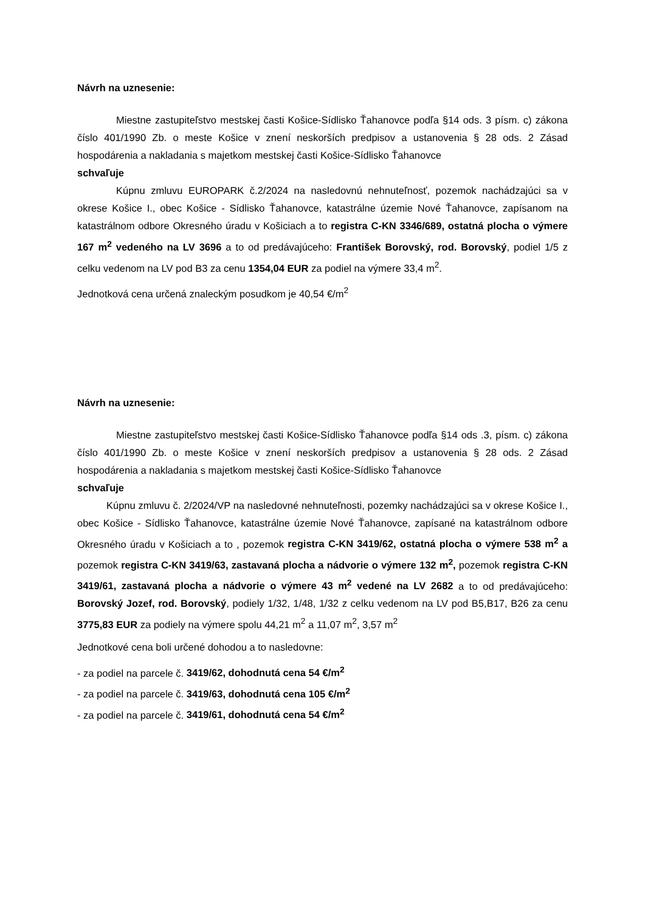Návrh na uznesenie:
Miestne zastupiteľstvo mestskej časti Košice-Sídlisko Ťahanovce podľa §14 ods. 3 písm. c) zákona číslo 401/1990 Zb. o meste Košice v znení neskorších predpisov a ustanovenia § 28 ods. 2 Zásad hospodárenia a nakladania s majetkom mestskej časti Košice-Sídlisko Ťahanovce
schvaľuje
Kúpnu zmluvu EUROPARK č.2/2024 na nasledovnú nehnuteľnosť, pozemok nachádzajúci sa v okrese Košice I., obec Košice - Sídlisko Ťahanovce, katastrálne územie Nové Ťahanovce, zapísanom na katastrálnom odbore Okresného úradu v Košiciach a to registra C-KN 3346/689, ostatná plocha o výmere 167 m<sup>2</sup> vedeného na LV 3696 a to od predávajúceho: František Borovský, rod. Borovský, podiel 1/5 z celku vedenom na LV pod B3 za cenu 1354,04 EUR za podiel na výmere 33,4 m<sup>2</sup>.
Jednotková cena určená znaleckým posudkom je 40,54 €/m<sup>2</sup>
Návrh na uznesenie:
Miestne zastupiteľstvo mestskej časti Košice-Sídlisko Ťahanovce podľa §14 ods .3, písm. c) zákona číslo 401/1990 Zb. o meste Košice v znení neskorších predpisov a ustanovenia § 28 ods. 2 Zásad hospodárenia a nakladania s majetkom mestskej časti Košice-Sídlisko Ťahanovce
schvaľuje
Kúpnu zmluvu č. 2/2024/VP na nasledovné nehnuteľnosti, pozemky nachádzajúci sa v okrese Košice I., obec Košice - Sídlisko Ťahanovce, katastrálne územie Nové Ťahanovce, zapísané na katastrálnom odbore Okresného úradu v Košiciach a to , pozemok registra C-KN 3419/62, ostatná plocha o výmere 538 m<sup>2</sup> a pozemok registra C-KN 3419/63, zastavaná plocha a nádvorie o výmere 132 m<sup>2</sup>, pozemok registra C-KN 3419/61, zastavaná plocha a nádvorie o výmere 43 m<sup>2</sup> vedené na LV 2682 a to od predávajúceho: Borovský Jozef, rod. Borovský, podiely 1/32, 1/48, 1/32 z celku vedenom na LV pod B5,B17, B26 za cenu 3775,83 EUR za podiely na výmere spolu 44,21 m<sup>2</sup> a 11,07 m<sup>2</sup>, 3,57 m<sup>2</sup>
Jednotkové cena boli určené dohodou a to nasledovne:
- za podiel na parcele č. 3419/62, dohodnutá cena 54 €/m<sup>2</sup>
- za podiel na parcele č. 3419/63, dohodnutá cena 105 €/m<sup>2</sup>
- za podiel na parcele č. 3419/61, dohodnutá cena 54 €/m<sup>2</sup>